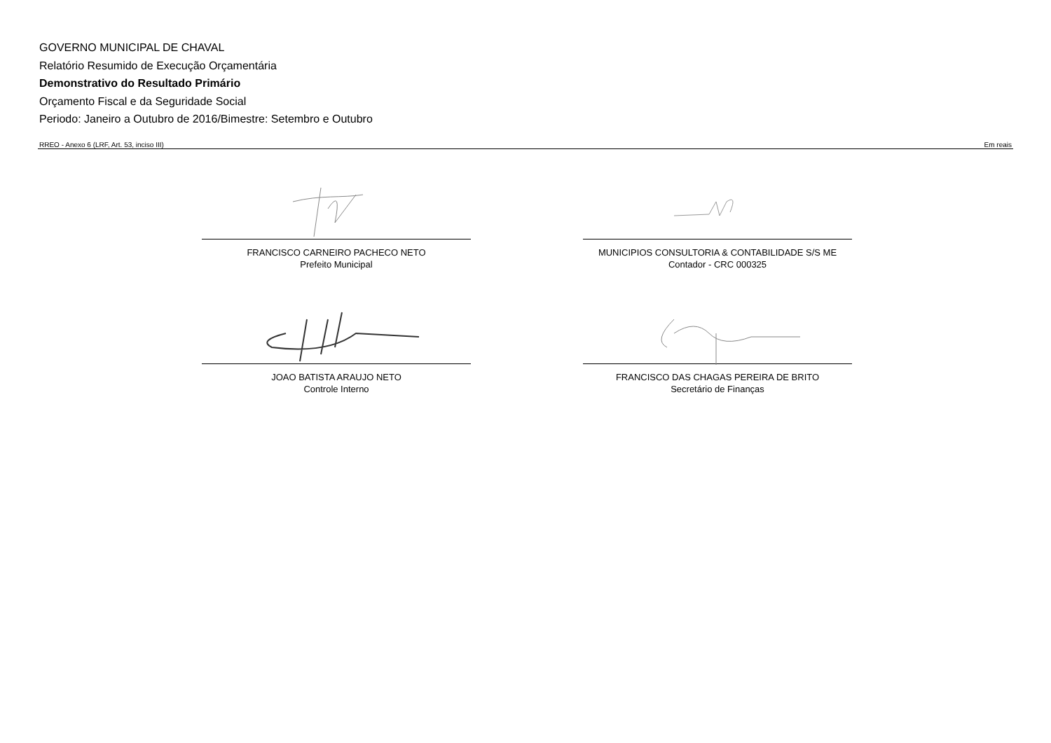GOVERNO MUNICIPAL DE CHAVAL
Relatório Resumido de Execução Orçamentária
Demonstrativo do Resultado Primário
Orçamento Fiscal e da Seguridade Social
Periodo: Janeiro a Outubro de 2016/Bimestre: Setembro e Outubro
RREO - Anexo 6 (LRF, Art. 53, inciso III) Em reais
FRANCISCO CARNEIRO PACHECO NETO
Prefeito Municipal
MUNICIPIOS CONSULTORIA & CONTABILIDADE S/S ME
Contador - CRC 000325
JOAO BATISTA ARAUJO NETO
Controle Interno
FRANCISCO DAS CHAGAS PEREIRA DE BRITO
Secretário de Finanças